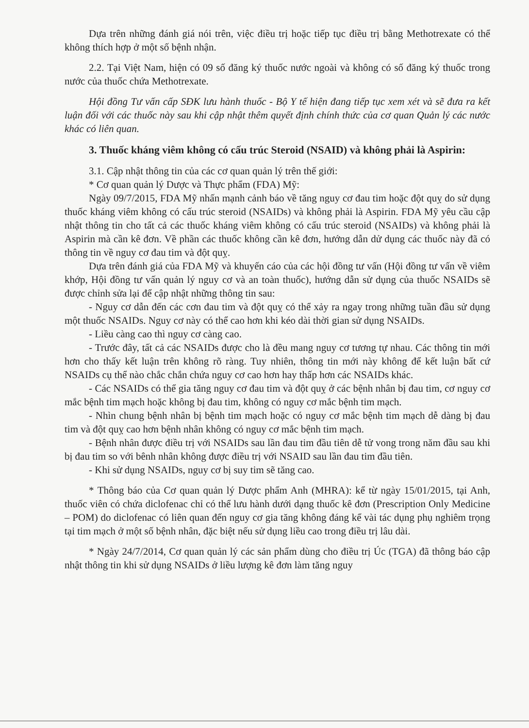Dựa trên những đánh giá nói trên, việc điều trị hoặc tiếp tục điều trị bằng Methotrexate có thể không thích hợp ở một số bệnh nhận.
2.2. Tại Việt Nam, hiện có 09 số đăng ký thuốc nước ngoài và không có số đăng ký thuốc trong nước của thuốc chứa Methotrexate.
Hội đồng Tư vấn cấp SĐK lưu hành thuốc - Bộ Y tế hiện đang tiếp tục xem xét và sẽ đưa ra kết luận đối với các thuốc này sau khi cập nhật thêm quyết định chính thức của cơ quan Quản lý các nước khác có liên quan.
3. Thuốc kháng viêm không có cấu trúc Steroid (NSAID) và không phải là Aspirin:
3.1. Cập nhật thông tin của các cơ quan quản lý trên thế giới:
* Cơ quan quản lý Dược và Thực phẩm (FDA) Mỹ:
Ngày 09/7/2015, FDA Mỹ nhấn mạnh cảnh báo về tăng nguy cơ đau tim hoặc đột quỵ do sử dụng thuốc kháng viêm không có cấu trúc steroid (NSAIDs) và không phải là Aspirin. FDA Mỹ yêu cầu cập nhật thông tin cho tất cả các thuốc kháng viêm không có cấu trúc steroid (NSAIDs) và không phải là Aspirin mà cần kê đơn. Về phần các thuốc không cần kê đơn, hướng dẫn dử dụng các thuốc này đã có thông tin về nguy cơ đau tim và đột quỵ.
Dựa trên đánh giá của FDA Mỹ và khuyến cáo của các hội đồng tư vấn (Hội đồng tư vấn về viêm khớp, Hội đồng tư vấn quản lý nguy cơ và an toàn thuốc), hướng dẫn sử dụng của thuốc NSAIDs sẽ được chỉnh sửa lại để cập nhật những thông tin sau:
- Nguy cơ dẫn đến các cơn đau tim và đột quỵ có thể xảy ra ngay trong những tuần đầu sử dụng một thuốc NSAIDs. Nguy cơ này có thể cao hơn khi kéo dài thời gian sử dụng NSAIDs.
- Liều càng cao thì nguy cơ càng cao.
- Trước đây, tất cả các NSAIDs được cho là đều mang nguy cơ tương tự nhau. Các thông tin mới hơn cho thấy kết luận trên không rõ ràng. Tuy nhiên, thông tin mới này không để kết luận bất cứ NSAIDs cụ thể nào chắc chắn chứa nguy cơ cao hơn hay thấp hơn các NSAIDs khác.
- Các NSAIDs có thể gia tăng nguy cơ đau tim và đột quỵ ở các bệnh nhân bị đau tim, cơ nguy cơ mắc bệnh tim mạch hoặc không bị đau tim, không có nguy cơ mắc bệnh tim mạch.
- Nhìn chung bệnh nhân bị bệnh tim mạch hoặc có nguy cơ mắc bệnh tim mạch dễ dàng bị đau tim và đột quỵ cao hơn bệnh nhân không có nguy cơ mắc bệnh tim mạch.
- Bệnh nhân được điều trị với NSAIDs sau lần đau tim đầu tiên dễ tử vong trong năm đầu sau khi bị đau tim so với bênh nhân không được điều trị với NSAID sau lần đau tim đầu tiên.
- Khi sử dụng NSAIDs, nguy cơ bị suy tim sẽ tăng cao.
* Thông báo của Cơ quan quản lý Dược phẩm Anh (MHRA): kể từ ngày 15/01/2015, tại Anh, thuốc viên có chứa diclofenac chỉ có thể lưu hành dưới dạng thuốc kê đơn (Prescription Only Medicine – POM) do diclofenac có liên quan đến nguy cơ gia tăng không đáng kể vài tác dụng phụ nghiêm trọng tại tim mạch ở một số bệnh nhân, đặc biệt nếu sử dụng liều cao trong điều trị lâu dài.
* Ngày 24/7/2014, Cơ quan quản lý các sản phẩm dùng cho điều trị Úc (TGA) đã thông báo cập nhật thông tin khi sử dụng NSAIDs ở liều lượng kê đơn làm tăng nguy